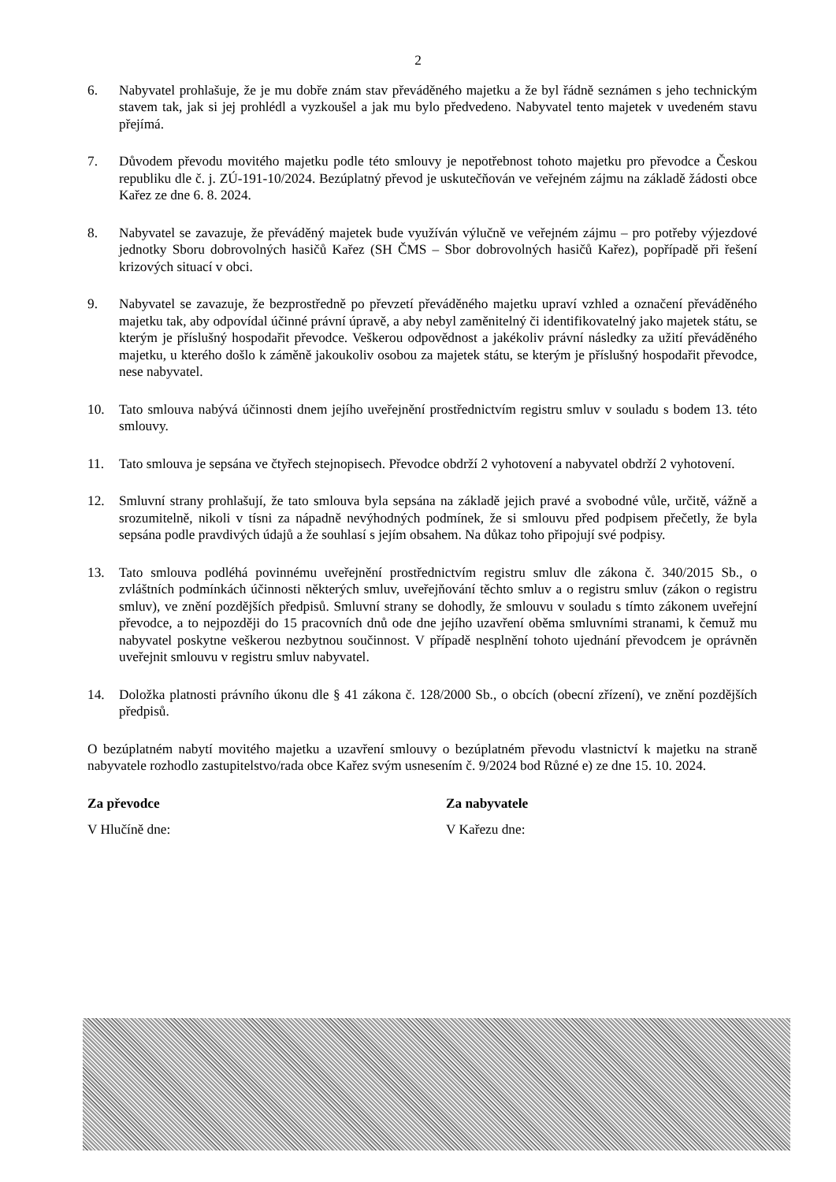2
6. Nabyvatel prohlašuje, že je mu dobře znám stav převáděného majetku a že byl řádně seznámen s jeho technickým stavem tak, jak si jej prohlédl a vyzkoušel a jak mu bylo předvedeno. Nabyvatel tento majetek v uvedeném stavu přejímá.
7. Důvodem převodu movitého majetku podle této smlouvy je nepotřebnost tohoto majetku pro převodce a Českou republiku dle č. j. ZÚ-191-10/2024. Bezúplatný převod je uskutečňován ve veřejném zájmu na základě žádosti obce Kařez ze dne 6. 8. 2024.
8. Nabyvatel se zavazuje, že převáděný majetek bude využíván výlučně ve veřejném zájmu – pro potřeby výjezdové jednotky Sboru dobrovolných hasičů Kařez (SH ČMS – Sbor dobrovolných hasičů Kařez), popřípadě při řešení krizových situací v obci.
9. Nabyvatel se zavazuje, že bezprostředně po převzetí převáděného majetku upraví vzhled a označení převáděného majetku tak, aby odpovídal účinné právní úpravě, a aby nebyl zaměnitelný či identifikovatelný jako majetek státu, se kterým je příslušný hospodařit převodce. Veškerou odpovědnost a jakékoliv právní následky za užití převáděného majetku, u kterého došlo k záměně jakoukoliv osobou za majetek státu, se kterým je příslušný hospodařit převodce, nese nabyvatel.
10. Tato smlouva nabývá účinnosti dnem jejího uveřejnění prostřednictvím registru smluv v souladu s bodem 13. této smlouvy.
11. Tato smlouva je sepsána ve čtyřech stejnopisech. Převodce obdrží 2 vyhotovení a nabyvatel obdrží 2 vyhotovení.
12. Smluvní strany prohlašují, že tato smlouva byla sepsána na základě jejich pravé a svobodné vůle, určitě, vážně a srozumitelně, nikoli v tísni za nápadně nevýhodných podmínek, že si smlouvu před podpisem přečetly, že byla sepsána podle pravdivých údajů a že souhlasí s jejím obsahem. Na důkaz toho připojují své podpisy.
13. Tato smlouva podléhá povinnému uveřejnění prostřednictvím registru smluv dle zákona č. 340/2015 Sb., o zvláštních podmínkách účinnosti některých smluv, uveřejňování těchto smluv a o registru smluv (zákon o registru smluv), ve znění pozdějších předpisů. Smluvní strany se dohodly, že smlouvu v souladu s tímto zákonem uveřejní převodce, a to nejpozději do 15 pracovních dnů ode dne jejího uzavření oběma smluvními stranami, k čemuž mu nabyvatel poskytne veškerou nezbytnou součinnost. V případě nesplnění tohoto ujednání převodcem je oprávněn uveřejnit smlouvu v registru smluv nabyvatel.
14. Doložka platnosti právního úkonu dle § 41 zákona č. 128/2000 Sb., o obcích (obecní zřízení), ve znění pozdějších předpisů.
O bezúplatném nabytí movitého majetku a uzavření smlouvy o bezúplatném převodu vlastnictví k majetku na straně nabyvatele rozhodlo zastupitelstvo/rada obce Kařez svým usnesením č. 9/2024 bod Různé e) ze dne 15. 10. 2024.
Za převodce
V Hlučíně dne:
Za nabyvatele
V Kařezu dne: